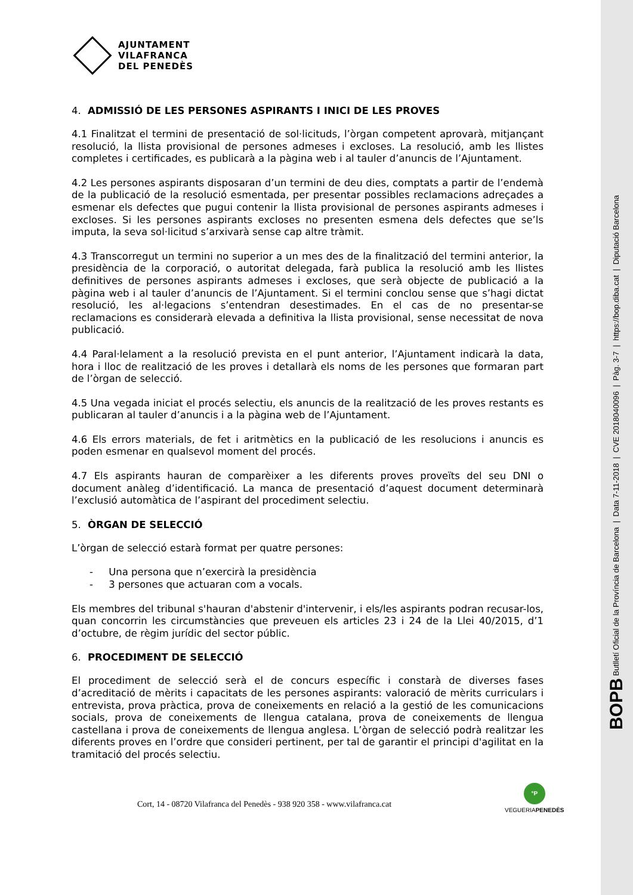BOPB Butlletí Oficial de la Província de Barcelona | Data 7-11-2018 | CVE 2018040096 | Pàg. 3-7 | https://bop.diba.cat | Diputació Barcelona
AJUNTAMENT
VILAFRANCA
DEL PENEDÈS
4. ADMISSIÓ DE LES PERSONES ASPIRANTS I INICI DE LES PROVES
4.1 Finalitzat el termini de presentació de sol·licituds, l’òrgan competent aprovarà, mitjançant resolució, la llista provisional de persones admeses i excloses. La resolució, amb les llistes completes i certificades, es publicarà a la pàgina web i al tauler d’anuncis de l’Ajuntament.
4.2 Les persones aspirants disposaran d’un termini de deu dies, comptats a partir de l’endemà de la publicació de la resolució esmentada, per presentar possibles reclamacions adreçades a esmenar els defectes que pugui contenir la llista provisional de persones aspirants admeses i excloses. Si les persones aspirants excloses no presenten esmena dels defectes que se’ls imputa, la seva sol·licitud s’arxivarà sense cap altre tràmit.
4.3 Transcorregut un termini no superior a un mes des de la finalització del termini anterior, la presidència de la corporació, o autoritat delegada, farà publica la resolució amb les llistes definitives de persones aspirants admeses i excloses, que serà objecte de publicació a la pàgina web i al tauler d’anuncis de l’Ajuntament. Si el termini conclou sense que s’hagi dictat resolució, les al·legacions s’entendran desestimades. En el cas de no presentar-se reclamacions es considerarà elevada a definitiva la llista provisional, sense necessitat de nova publicació.
4.4 Paral·lelament a la resolució prevista en el punt anterior, l’Ajuntament indicarà la data, hora i lloc de realització de les proves i detallarà els noms de les persones que formaran part de l’òrgan de selecció.
4.5 Una vegada iniciat el procés selectiu, els anuncis de la realització de les proves restants es publicaran al tauler d’anuncis i a la pàgina web de l’Ajuntament.
4.6 Els errors materials, de fet i aritmètics en la publicació de les resolucions i anuncis es poden esmenar en qualsevol moment del procés.
4.7 Els aspirants hauran de comparèixer a les diferents proves proveïts del seu DNI o document anàleg d’identificació. La manca de presentació d’aquest document determinarà l’exclusió automàtica de l’aspirant del procediment selectiu.
5. ÒRGAN DE SELECCIÓ
L’òrgan de selecció estarà format per quatre persones:
- Una persona que n’exercirà la presidència
- 3 persones que actuaran com a vocals.
Els membres del tribunal s'hauran d'abstenir d'intervenir, i els/les aspirants podran recusar-los, quan concorrin les circumstàncies que preveuen els articles 23 i 24 de la Llei 40/2015, d’1 d’octubre, de règim jurídic del sector públic.
6. PROCEDIMENT DE SELECCIÓ
El procediment de selecció serà el de concurs específic i constarà de diverses fases d’acreditació de mèrits i capacitats de les persones aspirants: valoració de mèrits curriculars i entrevista, prova pràctica, prova de coneixements en relació a la gestió de les comunicacions socials, prova de coneixements de llengua catalana, prova de coneixements de llengua castellana i prova de coneixements de llengua anglesa. L’òrgan de selecció podrà realitzar les diferents proves en l’ordre que consideri pertinent, per tal de garantir el principi d'agilitat en la tramitació del procés selectiu.
Cort, 14 - 08720 Vilafranca del Penedès - 938 920 358 - www.vilafranca.cat
°P
VEGUERIAPENEDÈS